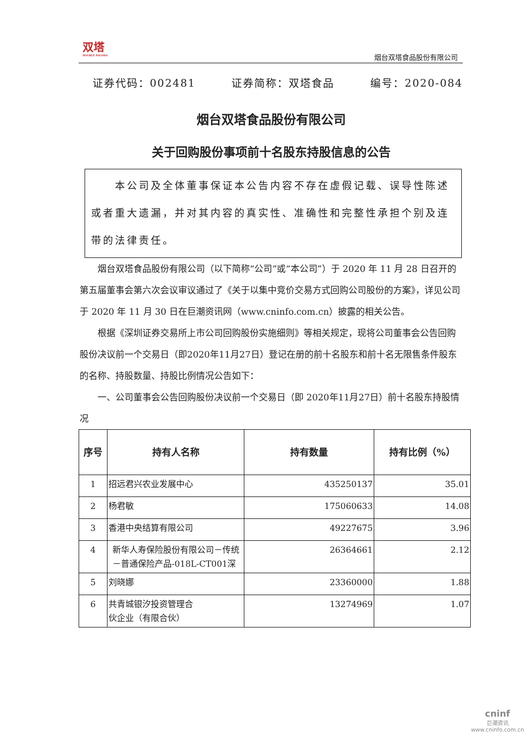双塔
DOUBLE PAGODA
烟台双塔食品股份有限公司
证券代码：002481 证券简称：双塔食品 编号：2020-084
烟台双塔食品股份有限公司
关于回购股份事项前十名股东持股信息的公告
　　本公司及全体董事保证本公告内容不存在虚假记载、误导性陈述或者重大遗漏，并对其内容的真实性、准确性和完整性承担个别及连带的法律责任。
烟台双塔食品股份有限公司（以下简称“公司”或“本公司”）于 2020 年 11 月 28 日召开的第五届董事会第六次会议审议通过了《关于以集中竞价交易方式回购公司股份的方案》，详见公司于 2020 年 11 月 30 日在巨潮资讯网（www.cninfo.com.cn）披露的相关公告。
根据《深圳证券交易所上市公司回购股份实施细则》等相关规定，现将公司董事会公告回购股份决议前一个交易日（即2020年11月27日）登记在册的前十名股东和前十名无限售条件股东的名称、持股数量、持股比例情况公告如下：
一、公司董事会公告回购股份决议前一个交易日（即 2020年11月27日）前十名股东持股情况
| 序号 | 持有人名称 | 持有数量 | 持有比例（%） |
| --- | --- | --- | --- |
| 1 | 招远君兴农业发展中心 | 435250137 | 35.01 |
| 2 | 杨君敏 | 175060633 | 14.08 |
| 3 | 香港中央结算有限公司 | 49227675 | 3.96 |
| 4 | 新华人寿保险股份有限公司－传统－普通保险产品-018L-CT001深 | 26364661 | 2.12 |
| 5 | 刘晓娜 | 23360000 | 1.88 |
| 6 | 共青城银汐投资管理合 伙企业（有限合伙） | 13274969 | 1.07 |
cninf
巨潮资讯
www.cninfo.com.cn